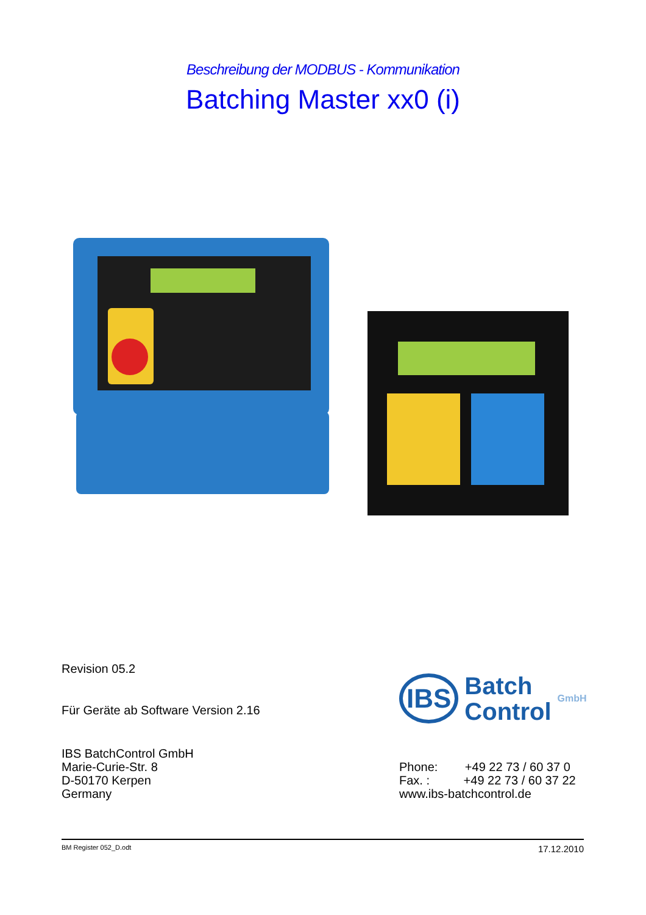Beschreibung der MODBUS - Kommunikation
Batching Master xx0 (i)
Revision 05.2
Für Geräte ab Software Version 2.16
IBS BatchControl GmbH
Marie-Curie-Str. 8
D-50170 Kerpen
Germany
IBS Batch
Control GmbH
Phone: +49 22 73 / 60 37 0
Fax. : +49 22 73 / 60 37 22
www.ibs-batchcontrol.de
BM Register 052_D.odt 17.12.2010